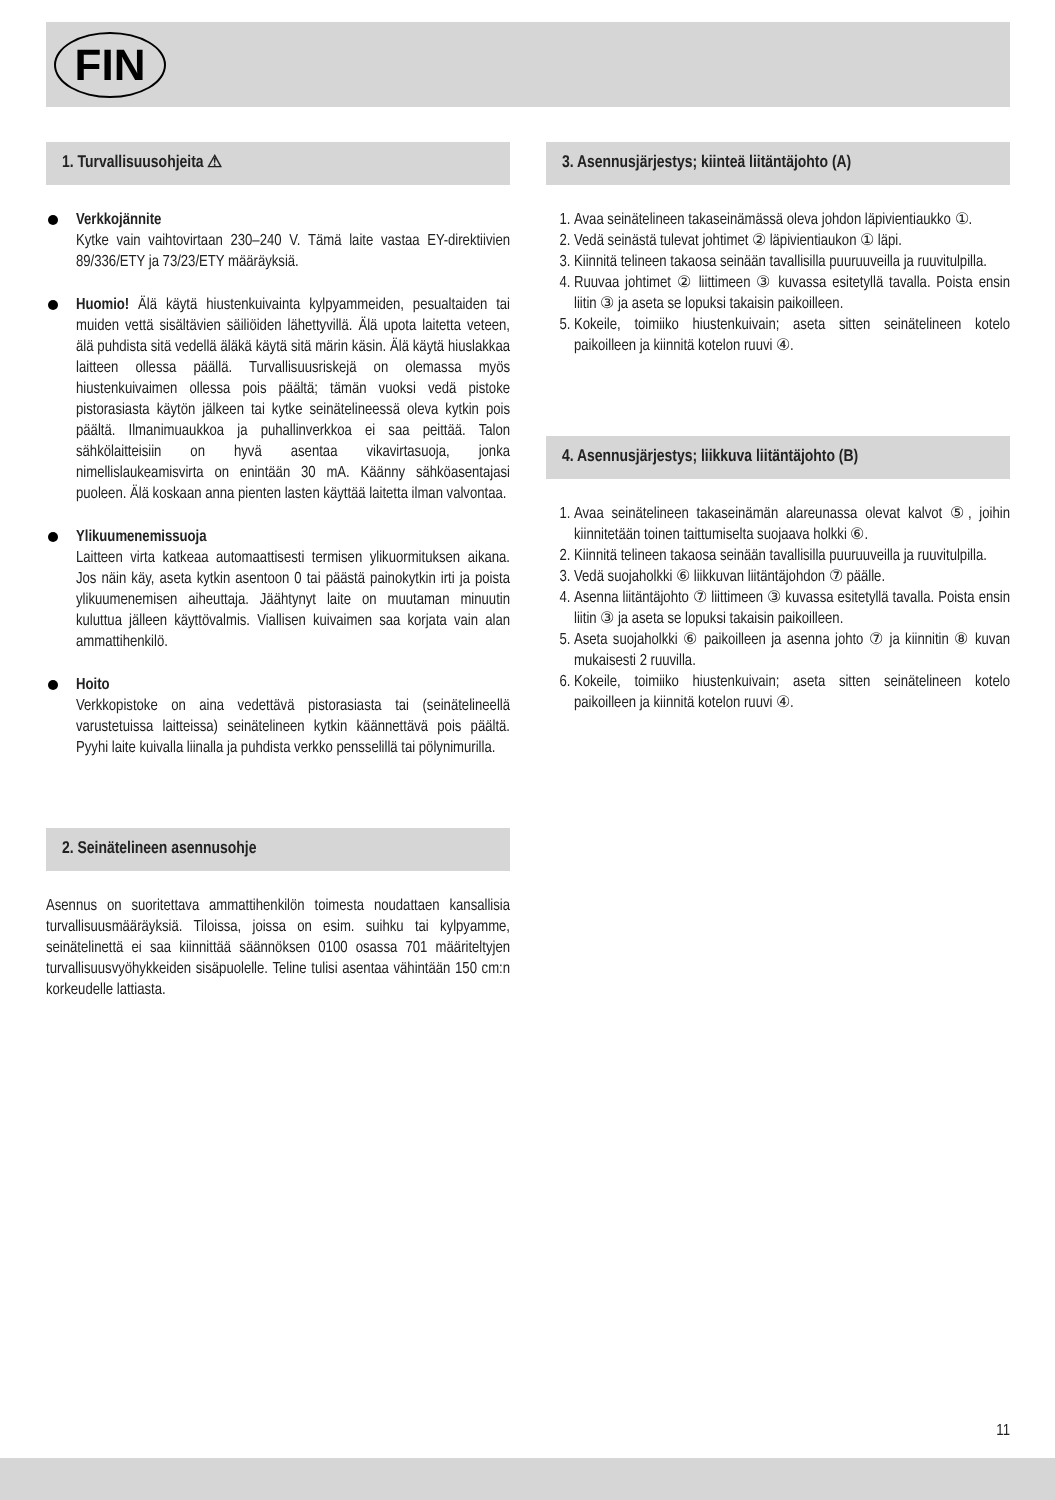FIN
1. Turvallisuusohjeita ⚠
Verkkojännite
Kytke vain vaihtovirtaan 230–240 V. Tämä laite vastaa EY-direktiivien 89/336/ETY ja 73/23/ETY määräyksiä.
Huomio! Älä käytä hiustenkuivainta kylpyammeiden, pesualtaiden tai muiden vettä sisältävien säiliöiden lähettyvillä. Älä upota laitetta veteen, älä puhdista sitä vedellä äläkä käytä sitä märin käsin. Älä käytä hiuslakkaa laitteen ollessa päällä. Turvallisuusriskejä on olemassa myös hiustenkuivaimen ollessa pois päältä; tämän vuoksi vedä pistoke pistorasiasta käytön jälkeen tai kytke seinätelineessä oleva kytkin pois päältä. Ilmanimuaukkoa ja puhallinverkkoa ei saa peittää. Talon sähkölaitteisiin on hyvä asentaa vikavirtasuoja, jonka nimellislaukeamisvirta on enintään 30 mA. Käänny sähköasentajasi puoleen. Älä koskaan anna pienten lasten käyttää laitetta ilman valvontaa.
Ylikuumenemissuoja
Laitteen virta katkeaa automaattisesti termisen ylikuormituksen aikana. Jos näin käy, aseta kytkin asentoon 0 tai päästä painokytkin irti ja poista ylikuumenemisen aiheuttaja. Jäähtynyt laite on muutaman minuutin kuluttua jälleen käyttövalmis. Viallisen kuivaimen saa korjata vain alan ammattihenkilö.
Hoito
Verkkopistoke on aina vedettävä pistorasiasta tai (seinätelineellä varustetuissa laitteissa) seinätelineen kytkin käännettävä pois päältä. Pyyhi laite kuivalla liinalla ja puhdista verkko pensselillä tai pölynimurilla.
2. Seinätelineen asennusohje
Asennus on suoritettava ammattihenkilön toimesta noudattaen kansallisia turvallisuusmääräyksiä. Tiloissa, joissa on esim. suihku tai kylpyamme, seinätelinettä ei saa kiinnittää säännöksen 0100 osassa 701 määriteltyjen turvallisuusvyöhykkeiden sisäpuolelle. Teline tulisi asentaa vähintään 150 cm:n korkeudelle lattiasta.
3. Asennusjärjestys; kiinteä liitäntäjohto (A)
1. Avaa seinätelineen takaseinämässä oleva johdon läpivientiaukko ①.
2. Vedä seinästä tulevat johtimet ② läpivientiaukon ① läpi.
3. Kiinnitä telineen takaosa seinään tavallisilla puuruuveilla ja ruuvitulpilla.
4. Ruuvaa johtimet ② liittimeen ③ kuvassa esitetyllä tavalla. Poista ensin liitin ③ ja aseta se lopuksi takaisin paikoilleen.
5. Kokeile, toimiiko hiustenkuivain; aseta sitten seinätelineen kotelo paikoilleen ja kiinnitä kotelon ruuvi ④.
4. Asennusjärjestys; liikkuva liitäntäjohto (B)
1. Avaa seinätelineen takaseinämän alareunassa olevat kalvot ⑤, joihin kiinnitetään toinen taittumiselta suojaava holkki ⑥.
2. Kiinnitä telineen takaosa seinään tavallisilla puuruuveilla ja ruuvitulpilla.
3. Vedä suojaholkki ⑥ liikkuvan liitäntäjohdon ⑦ päälle.
4. Asenna liitäntäjohto ⑦ liittimeen ③ kuvassa esitetyllä tavalla. Poista ensin liitin ③ ja aseta se lopuksi takaisin paikoilleen.
5. Aseta suojaholkki ⑥ paikoilleen ja asenna johto ⑦ ja kiinnitin ⑧ kuvan mukaisesti 2 ruuvilla.
6. Kokeile, toimiiko hiustenkuivain; aseta sitten seinätelineen kotelo paikoilleen ja kiinnitä kotelon ruuvi ④.
11